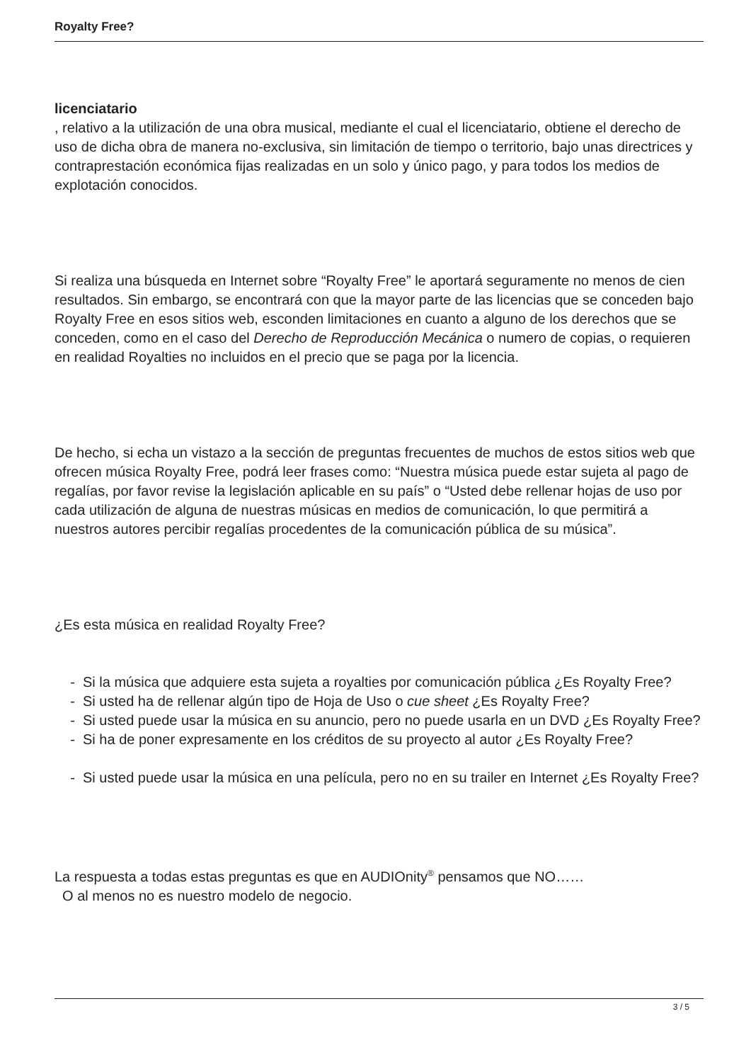Royalty Free?
licenciatario
, relativo a la utilización de una obra musical, mediante el cual el licenciatario, obtiene el derecho de uso de dicha obra de manera no-exclusiva, sin limitación de tiempo o territorio, bajo unas directrices y contraprestación económica fijas realizadas en un solo y único pago, y para todos los medios de explotación conocidos.
Si realiza una búsqueda en Internet sobre “Royalty Free” le aportará seguramente no menos de cien resultados. Sin embargo, se encontrará con que la mayor parte de las licencias que se conceden bajo Royalty Free en esos sitios web, esconden limitaciones en cuanto a alguno de los derechos que se conceden, como en el caso del Derecho de Reproducción Mecánica o numero de copias, o requieren en realidad Royalties no incluidos en el precio que se paga por la licencia.
De hecho, si echa un vistazo a la sección de preguntas frecuentes de muchos de estos sitios web que ofrecen música Royalty Free, podrá leer frases como: “Nuestra música puede estar sujeta al pago de regalías, por favor revise la legislación aplicable en su país” o “Usted debe rellenar hojas de uso por cada utilización de alguna de nuestras músicas en medios de comunicación, lo que permitirá a nuestros autores percibir regalías procedentes de la comunicación pública de su música”.
¿Es esta música en realidad Royalty Free?
- Si la música que adquiere esta sujeta a royalties por comunicación pública ¿Es Royalty Free?
- Si usted ha de rellenar algún tipo de Hoja de Uso o cue sheet ¿Es Royalty Free?
- Si usted puede usar la música en su anuncio, pero no puede usarla en un DVD ¿Es Royalty Free?
- Si ha de poner expresamente en los créditos de su proyecto al autor ¿Es Royalty Free?
- Si usted puede usar la música en una película, pero no en su trailer en Internet ¿Es Royalty Free?
La respuesta a todas estas preguntas es que en AUDIOnity<sup>®</sup> pensamos que NO……
O al menos no es nuestro modelo de negocio.
3 / 5